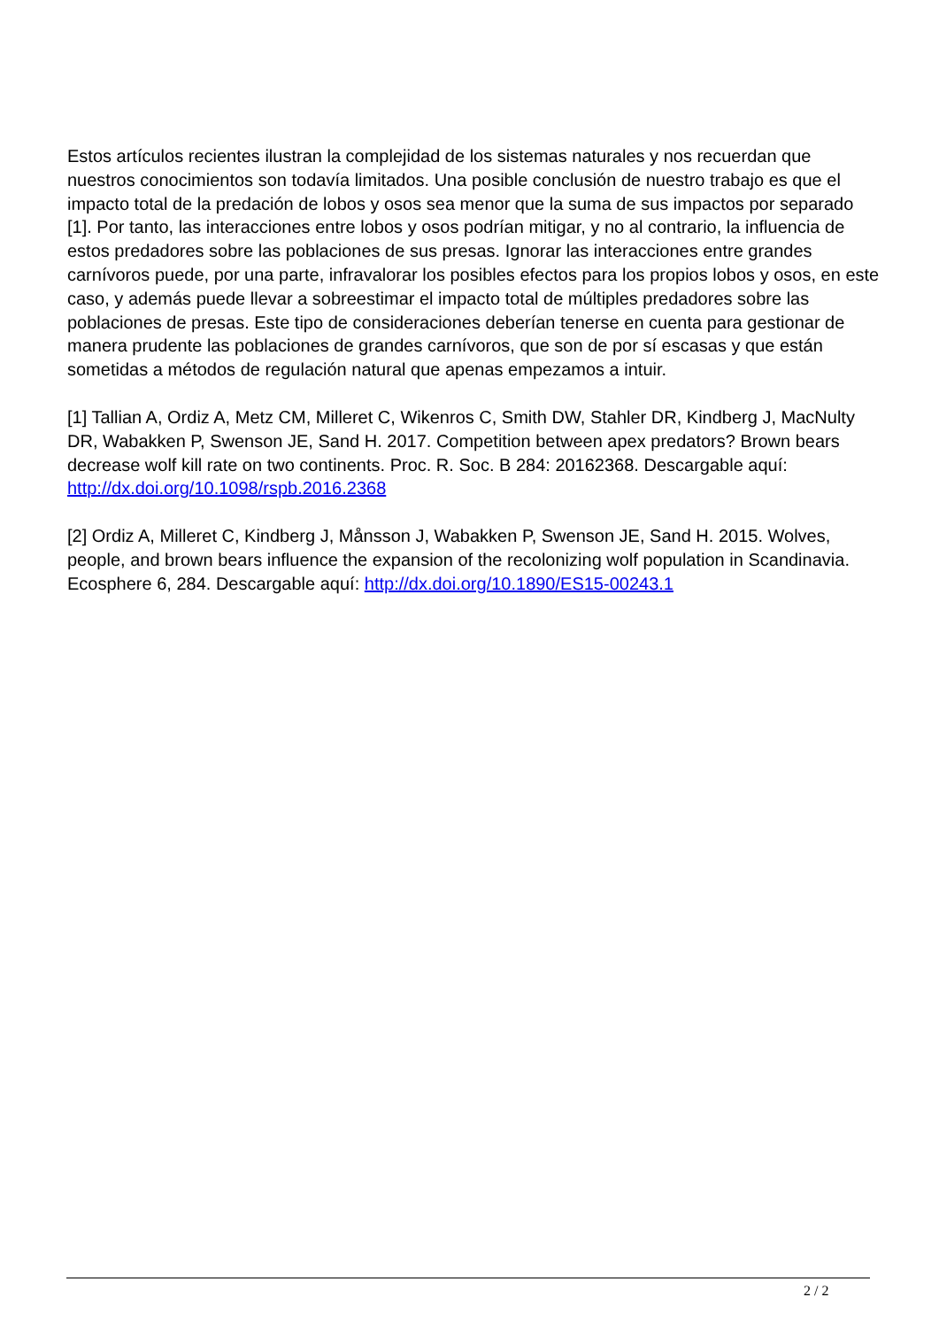Estos artículos recientes ilustran la complejidad de los sistemas naturales y nos recuerdan que nuestros conocimientos son todavía limitados. Una posible conclusión de nuestro trabajo es que el impacto total de la predación de lobos y osos sea menor que la suma de sus impactos por separado [1]. Por tanto, las interacciones entre lobos y osos podrían mitigar, y no al contrario, la influencia de estos predadores sobre las poblaciones de sus presas. Ignorar las interacciones entre grandes carnívoros puede, por una parte, infravalorar los posibles efectos para los propios lobos y osos, en este caso, y además puede llevar a sobreestimar el impacto total de múltiples predadores sobre las poblaciones de presas. Este tipo de consideraciones deberían tenerse en cuenta para gestionar de manera prudente las poblaciones de grandes carnívoros, que son de por sí escasas y que están sometidas a métodos de regulación natural que apenas empezamos a intuir.
[1] Tallian A, Ordiz A, Metz CM, Milleret C, Wikenros C, Smith DW, Stahler DR, Kindberg J, MacNulty DR, Wabakken P, Swenson JE, Sand H. 2017. Competition between apex predators? Brown bears decrease wolf kill rate on two continents. Proc. R. Soc. B 284: 20162368. Descargable aquí: http://dx.doi.org/10.1098/rspb.2016.2368
[2] Ordiz A, Milleret C, Kindberg J, Månsson J, Wabakken P, Swenson JE, Sand H. 2015. Wolves, people, and brown bears influence the expansion of the recolonizing wolf population in Scandinavia. Ecosphere 6, 284. Descargable aquí: http://dx.doi.org/10.1890/ES15-00243.1
2 / 2